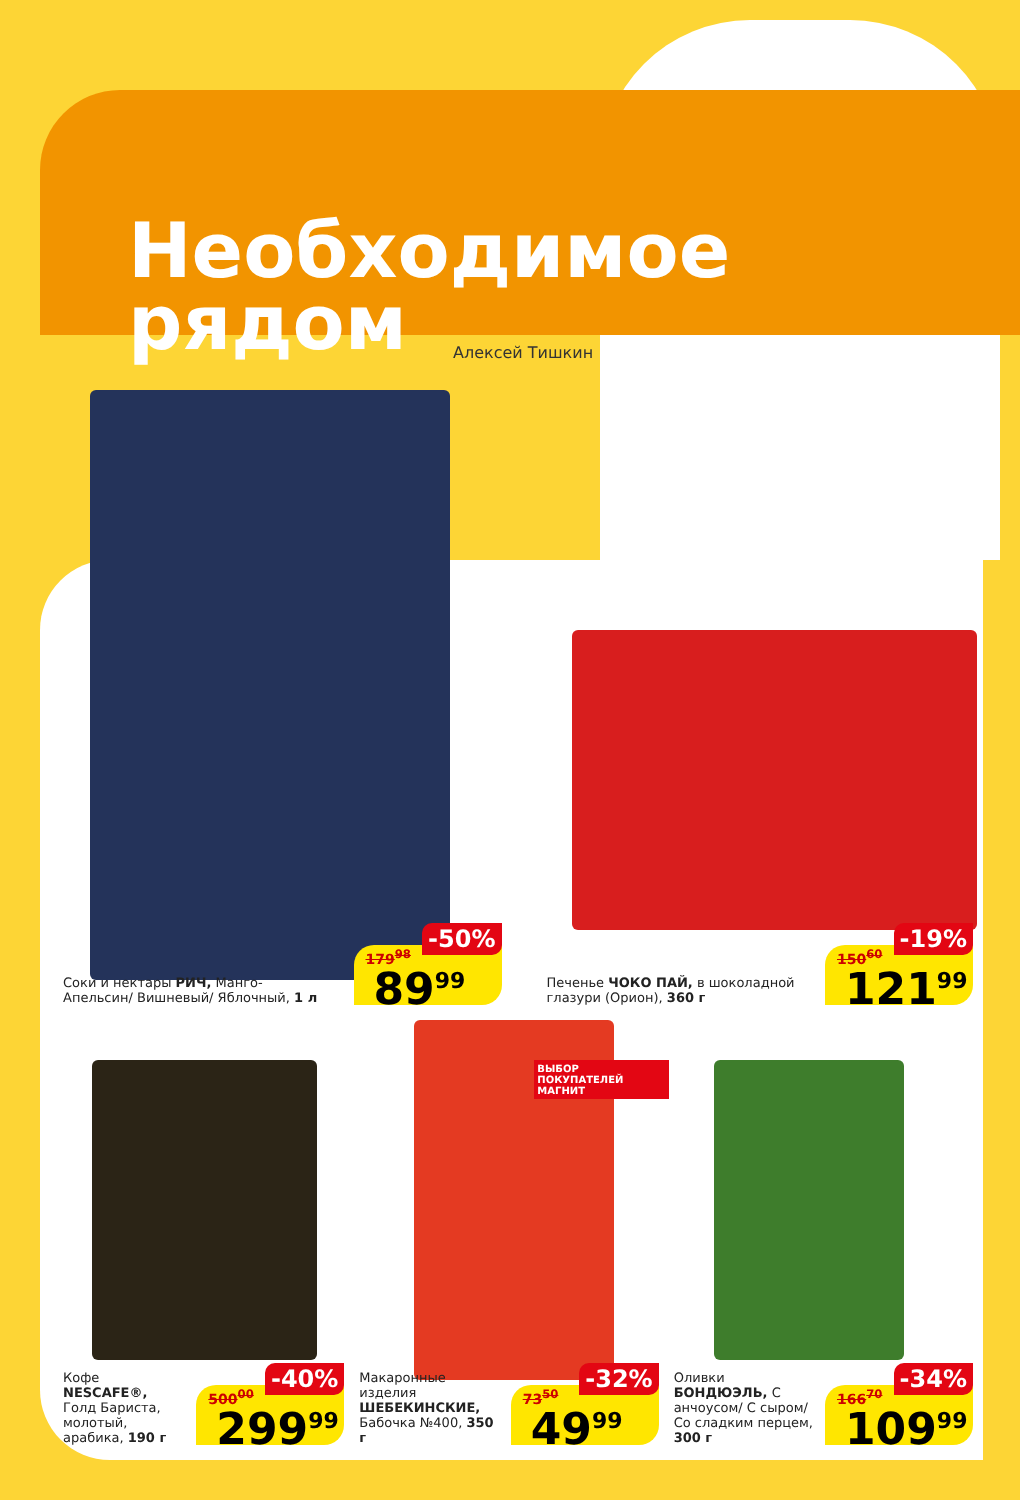Необходимое
рядом
Алексей Тишкин
Соки и нектары РИЧ, Манго-Апельсин/ Вишневый/ Яблочный, 1 л
179<sup>98</sup>
-50%
89<sup>99</sup>
Печенье ЧОКО ПАЙ, в шоколадной глазури (Орион), 360 г
150<sup>60</sup>
-19%
121<sup>99</sup>
Кофе NESCAFE®, Голд Бариста, молотый, арабика, 190 г
500<sup>00</sup>
-40%
299<sup>99</sup>
ВЫБОР ПОКУПАТЕЛЕЙ МАГНИТ
Макаронные изделия ШЕБЕКИНСКИЕ, Бабочка №400, 350 г
73<sup>50</sup>
-32%
49<sup>99</sup>
Оливки БОНДЮЭЛЬ, С анчоусом/ С сыром/ Со сладким перцем, 300 г
166<sup>70</sup>
-34%
109<sup>99</sup>